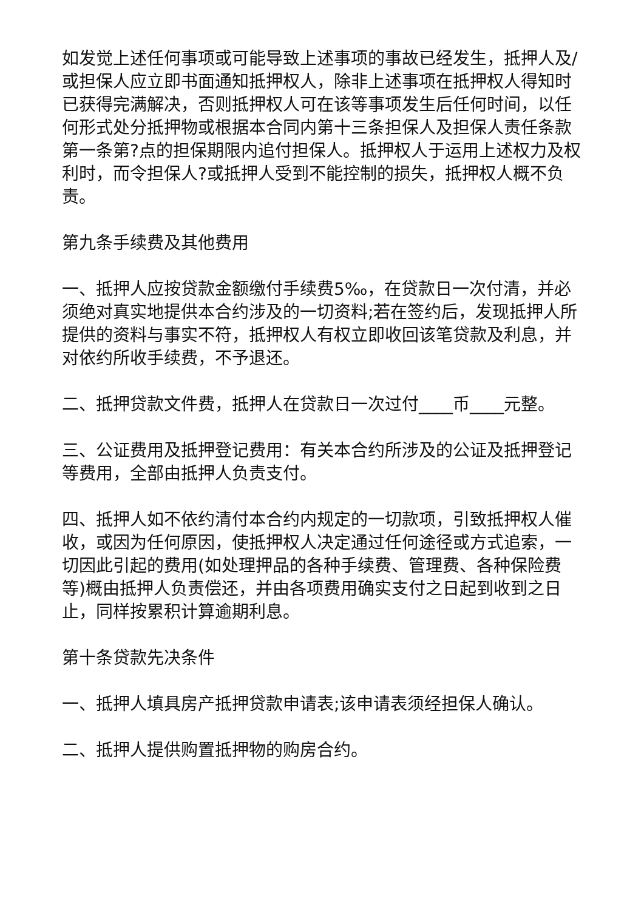如发觉上述任何事项或可能导致上述事项的事故已经发生，抵押人及/或担保人应立即书面通知抵押权人，除非上述事项在抵押权人得知时已获得完满解决，否则抵押权人可在该等事项发生后任何时间，以任何形式处分抵押物或根据本合同内第十三条担保人及担保人责任条款第一条第?点的担保期限内追付担保人。抵押权人于运用上述权力及权利时，而令担保人?或抵押人受到不能控制的损失，抵押权人概不负责。
第九条手续费及其他费用
一、抵押人应按贷款金额缴付手续费5‰，在贷款日一次付清，并必须绝对真实地提供本合约涉及的一切资料;若在签约后，发现抵押人所提供的资料与事实不符，抵押权人有权立即收回该笔贷款及利息，并对依约所收手续费，不予退还。
二、抵押贷款文件费，抵押人在贷款日一次过付____币____元整。
三、公证费用及抵押登记费用：有关本合约所涉及的公证及抵押登记等费用，全部由抵押人负责支付。
四、抵押人如不依约清付本合约内规定的一切款项，引致抵押权人催收，或因为任何原因，使抵押权人决定通过任何途径或方式追索，一切因此引起的费用(如处理押品的各种手续费、管理费、各种保险费等)概由抵押人负责偿还，并由各项费用确实支付之日起到收到之日止，同样按累积计算逾期利息。
第十条贷款先决条件
一、抵押人填具房产抵押贷款申请表;该申请表须经担保人确认。
二、抵押人提供购置抵押物的购房合约。